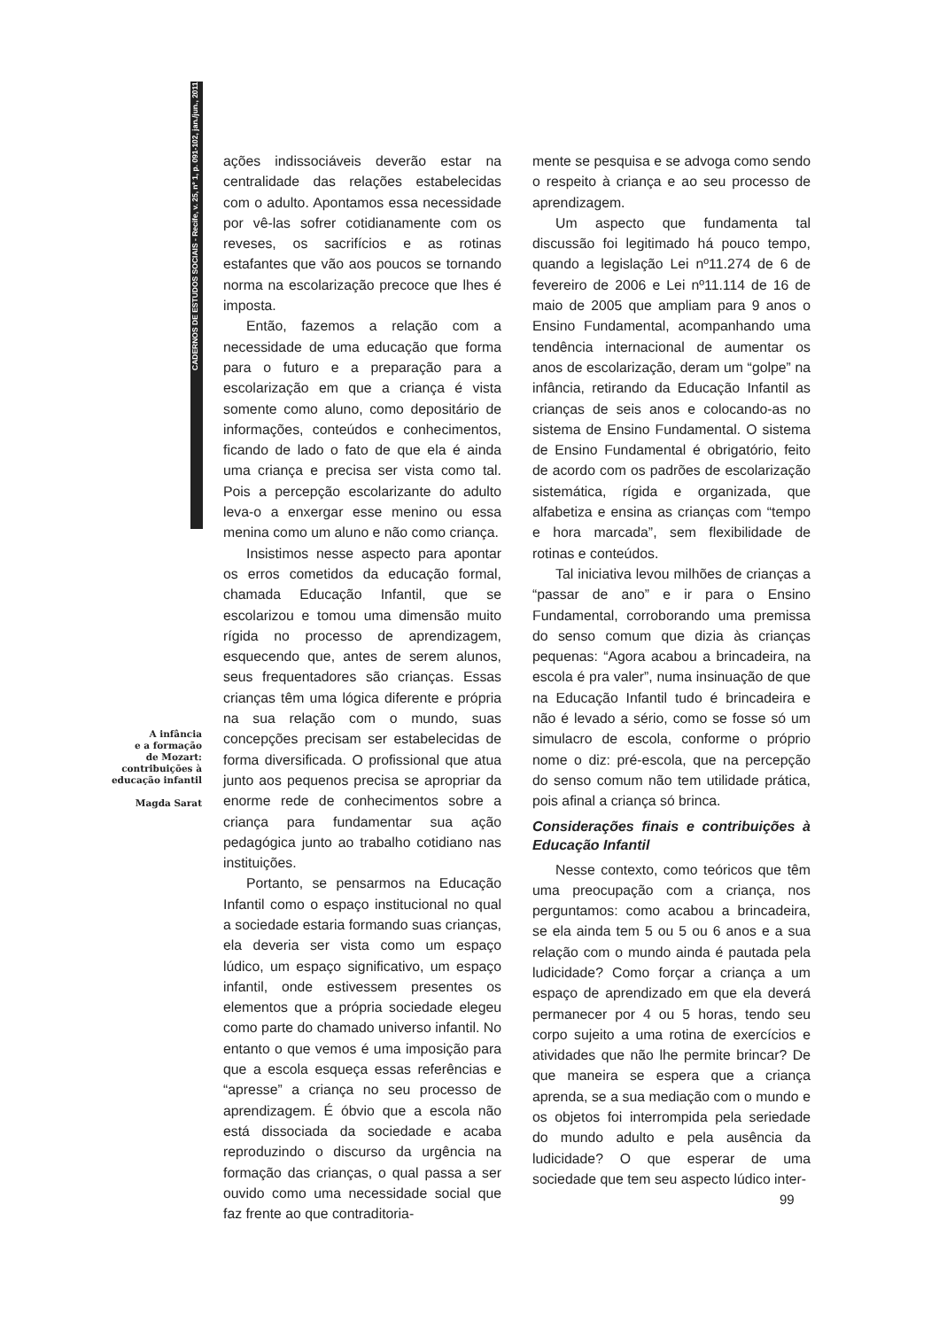CADERNOS DE ESTUDOS SOCIAIS - Recife, v. 25, nº 1, p. 091-102, jan./jun., 2011
A infância
e a formação
de Mozart:
contribuições à
educação infantil
Magda Sarat
ações indissociáveis deverão estar na centralidade das relações estabelecidas com o adulto. Apontamos essa necessidade por vê-las sofrer cotidianamente com os reveses, os sacrifícios e as rotinas estafantes que vão aos poucos se tornando norma na escolarização precoce que lhes é imposta.
Então, fazemos a relação com a necessidade de uma educação que forma para o futuro e a preparação para a escolarização em que a criança é vista somente como aluno, como depositário de informações, conteúdos e conhecimentos, ficando de lado o fato de que ela é ainda uma criança e precisa ser vista como tal. Pois a percepção escolarizante do adulto leva-o a enxergar esse menino ou essa menina como um aluno e não como criança.
Insistimos nesse aspecto para apontar os erros cometidos da educação formal, chamada Educação Infantil, que se escolarizou e tomou uma dimensão muito rígida no processo de aprendizagem, esquecendo que, antes de serem alunos, seus frequentadores são crianças. Essas crianças têm uma lógica diferente e própria na sua relação com o mundo, suas concepções precisam ser estabelecidas de forma diversificada. O profissional que atua junto aos pequenos precisa se apropriar da enorme rede de conhecimentos sobre a criança para fundamentar sua ação pedagógica junto ao trabalho cotidiano nas instituições.
Portanto, se pensarmos na Educação Infantil como o espaço institucional no qual a sociedade estaria formando suas crianças, ela deveria ser vista como um espaço lúdico, um espaço significativo, um espaço infantil, onde estivessem presentes os elementos que a própria sociedade elegeu como parte do chamado universo infantil. No entanto o que vemos é uma imposição para que a escola esqueça essas referências e “apresse” a criança no seu processo de aprendizagem. É óbvio que a escola não está dissociada da sociedade e acaba reproduzindo o discurso da urgência na formação das crianças, o qual passa a ser ouvido como uma necessidade social que faz frente ao que contraditoria-
mente se pesquisa e se advoga como sendo o respeito à criança e ao seu processo de aprendizagem.
Um aspecto que fundamenta tal discussão foi legitimado há pouco tempo, quando a legislação Lei nº11.274 de 6 de fevereiro de 2006 e Lei nº11.114 de 16 de maio de 2005 que ampliam para 9 anos o Ensino Fundamental, acompanhando uma tendência internacional de aumentar os anos de escolarização, deram um “golpe” na infância, retirando da Educação Infantil as crianças de seis anos e colocando-as no sistema de Ensino Fundamental. O sistema de Ensino Fundamental é obrigatório, feito de acordo com os padrões de escolarização sistemática, rígida e organizada, que alfabetiza e ensina as crianças com “tempo e hora marcada”, sem flexibilidade de rotinas e conteúdos.
Tal iniciativa levou milhões de crianças a “passar de ano” e ir para o Ensino Fundamental, corroborando uma premissa do senso comum que dizia às crianças pequenas: “Agora acabou a brincadeira, na escola é pra valer”, numa insinuação de que na Educação Infantil tudo é brincadeira e não é levado a sério, como se fosse só um simulacro de escola, conforme o próprio nome o diz: pré-escola, que na percepção do senso comum não tem utilidade prática, pois afinal a criança só brinca.
Considerações finais e contribuições à Educação Infantil
Nesse contexto, como teóricos que têm uma preocupação com a criança, nos perguntamos: como acabou a brincadeira, se ela ainda tem 5 ou 5 ou 6 anos e a sua relação com o mundo ainda é pautada pela ludicidade? Como forçar a criança a um espaço de aprendizado em que ela deverá permanecer por 4 ou 5 horas, tendo seu corpo sujeito a uma rotina de exercícios e atividades que não lhe permite brincar? De que maneira se espera que a criança aprenda, se a sua mediação com o mundo e os objetos foi interrompida pela seriedade do mundo adulto e pela ausência da ludicidade? O que esperar de uma sociedade que tem seu aspecto lúdico inter-
99